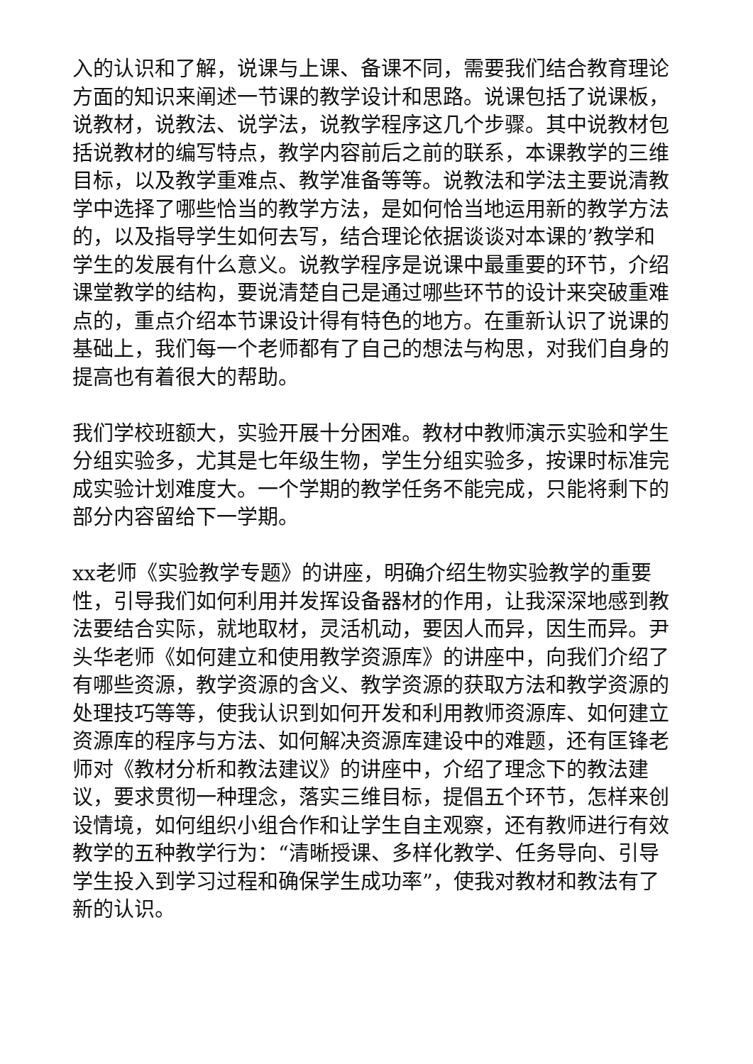入的认识和了解，说课与上课、备课不同，需要我们结合教育理论方面的知识来阐述一节课的教学设计和思路。说课包括了说课板，说教材，说教法、说学法，说教学程序这几个步骤。其中说教材包括说教材的编写特点，教学内容前后之前的联系，本课教学的三维目标，以及教学重难点、教学准备等等。说教法和学法主要说清教学中选择了哪些恰当的教学方法，是如何恰当地运用新的教学方法的，以及指导学生如何去写，结合理论依据谈谈对本课的’教学和学生的发展有什么意义。说教学程序是说课中最重要的环节，介绍课堂教学的结构，要说清楚自己是通过哪些环节的设计来突破重难点的，重点介绍本节课设计得有特色的地方。在重新认识了说课的基础上，我们每一个老师都有了自己的想法与构思，对我们自身的提高也有着很大的帮助。
我们学校班额大，实验开展十分困难。教材中教师演示实验和学生分组实验多，尤其是七年级生物，学生分组实验多，按课时标准完成实验计划难度大。一个学期的教学任务不能完成，只能将剩下的部分内容留给下一学期。
xx老师《实验教学专题》的讲座，明确介绍生物实验教学的重要性，引导我们如何利用并发挥设备器材的作用，让我深深地感到教法要结合实际，就地取材，灵活机动，要因人而异，因生而异。尹头华老师《如何建立和使用教学资源库》的讲座中，向我们介绍了有哪些资源，教学资源的含义、教学资源的获取方法和教学资源的处理技巧等等，使我认识到如何开发和利用教师资源库、如何建立资源库的程序与方法、如何解决资源库建设中的难题，还有匡锋老师对《教材分析和教法建议》的讲座中，介绍了理念下的教法建议，要求贯彻一种理念，落实三维目标，提倡五个环节，怎样来创设情境，如何组织小组合作和让学生自主观察，还有教师进行有效教学的五种教学行为：“清晰授课、多样化教学、任务导向、引导学生投入到学习过程和确保学生成功率”，使我对教材和教法有了新的认识。